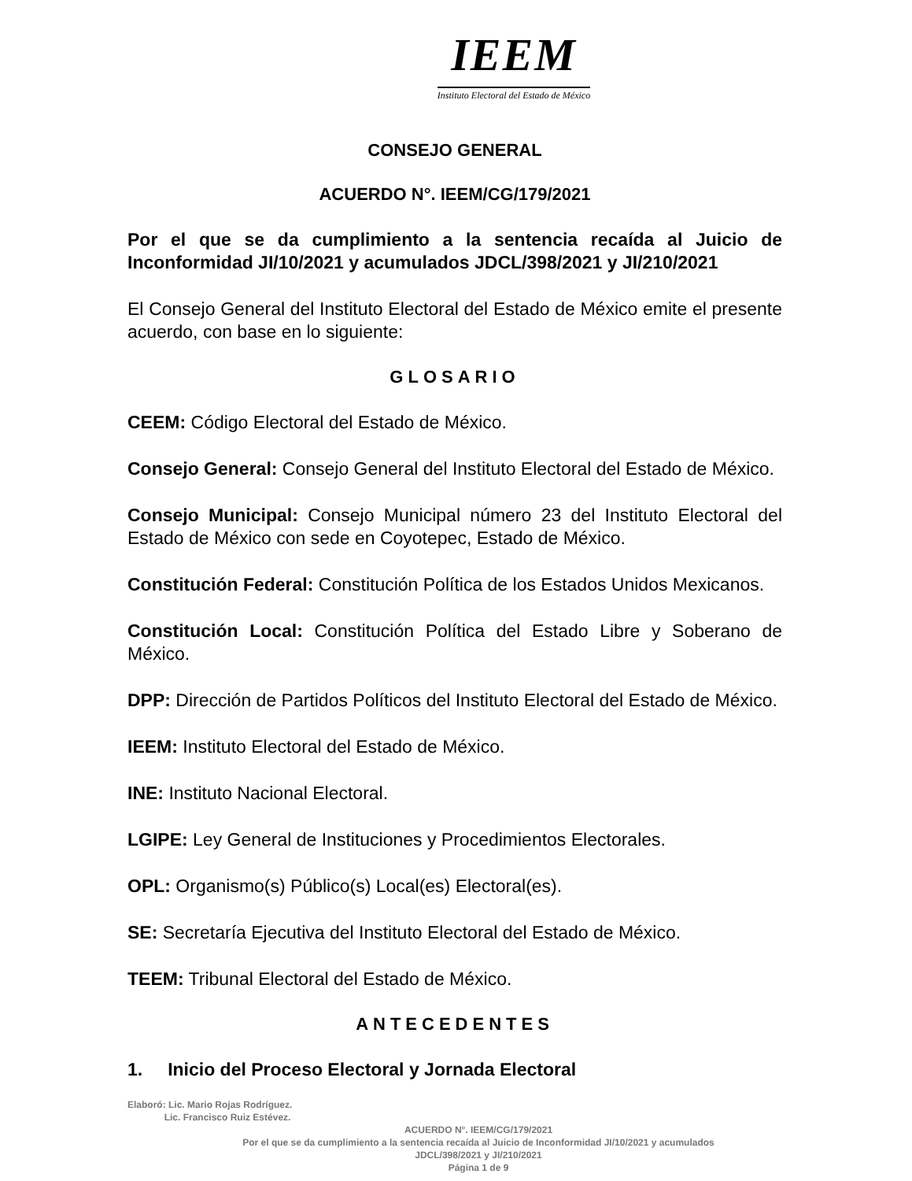IEEM
Instituto Electoral del Estado de México
CONSEJO GENERAL
ACUERDO N°. IEEM/CG/179/2021
Por el que se da cumplimiento a la sentencia recaída al Juicio de Inconformidad JI/10/2021 y acumulados JDCL/398/2021 y JI/210/2021
El Consejo General del Instituto Electoral del Estado de México emite el presente acuerdo, con base en lo siguiente:
GLOSARIO
CEEM: Código Electoral del Estado de México.
Consejo General: Consejo General del Instituto Electoral del Estado de México.
Consejo Municipal: Consejo Municipal número 23 del Instituto Electoral del Estado de México con sede en Coyotepec, Estado de México.
Constitución Federal: Constitución Política de los Estados Unidos Mexicanos.
Constitución Local: Constitución Política del Estado Libre y Soberano de México.
DPP: Dirección de Partidos Políticos del Instituto Electoral del Estado de México.
IEEM: Instituto Electoral del Estado de México.
INE: Instituto Nacional Electoral.
LGIPE: Ley General de Instituciones y Procedimientos Electorales.
OPL: Organismo(s) Público(s) Local(es) Electoral(es).
SE: Secretaría Ejecutiva del Instituto Electoral del Estado de México.
TEEM: Tribunal Electoral del Estado de México.
ANTECEDENTES
1. Inicio del Proceso Electoral y Jornada Electoral
Elaboró: Lic. Mario Rojas Rodríguez.
Lic. Francisco Ruiz Estévez.
ACUERDO N°. IEEM/CG/179/2021
Por el que se da cumplimiento a la sentencia recaída al Juicio de Inconformidad JI/10/2021 y acumulados
JDCL/398/2021 y JI/210/2021
Página 1 de 9